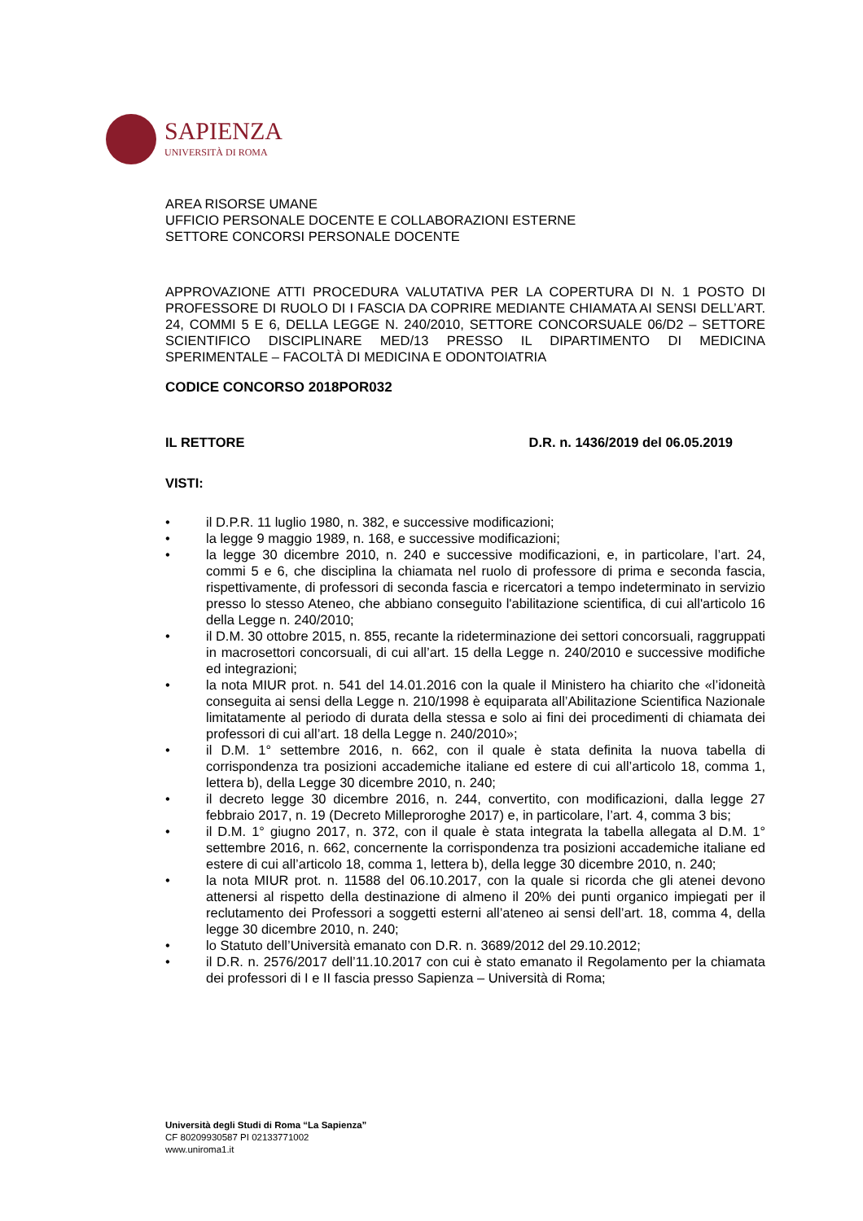SAPIENZA
UNIVERSITÀ DI ROMA
AREA RISORSE UMANE
UFFICIO PERSONALE DOCENTE E COLLABORAZIONI ESTERNE
SETTORE CONCORSI PERSONALE DOCENTE
APPROVAZIONE ATTI PROCEDURA VALUTATIVA PER LA COPERTURA DI N. 1 POSTO DI PROFESSORE DI RUOLO DI I FASCIA DA COPRIRE MEDIANTE CHIAMATA AI SENSI DELL’ART. 24, COMMI 5 E 6, DELLA LEGGE N. 240/2010, SETTORE CONCORSUALE 06/D2 – SETTORE SCIENTIFICO DISCIPLINARE MED/13 PRESSO IL DIPARTIMENTO DI MEDICINA SPERIMENTALE – FACOLTÀ DI MEDICINA E ODONTOIATRIA
CODICE CONCORSO 2018POR032
IL RETTORE D.R. n. 1436/2019 del 06.05.2019
VISTI:
• il D.P.R. 11 luglio 1980, n. 382, e successive modificazioni;
• la legge 9 maggio 1989, n. 168, e successive modificazioni;
• la legge 30 dicembre 2010, n. 240 e successive modificazioni, e, in particolare, l’art. 24, commi 5 e 6, che disciplina la chiamata nel ruolo di professore di prima e seconda fascia, rispettivamente, di professori di seconda fascia e ricercatori a tempo indeterminato in servizio presso lo stesso Ateneo, che abbiano conseguito l'abilitazione scientifica, di cui all'articolo 16 della Legge n. 240/2010;
• il D.M. 30 ottobre 2015, n. 855, recante la rideterminazione dei settori concorsuali, raggruppati in macrosettori concorsuali, di cui all’art. 15 della Legge n. 240/2010 e successive modifiche ed integrazioni;
• la nota MIUR prot. n. 541 del 14.01.2016 con la quale il Ministero ha chiarito che «l’idoneità conseguita ai sensi della Legge n. 210/1998 è equiparata all’Abilitazione Scientifica Nazionale limitatamente al periodo di durata della stessa e solo ai fini dei procedimenti di chiamata dei professori di cui all’art. 18 della Legge n. 240/2010»;
• il D.M. 1° settembre 2016, n. 662, con il quale è stata definita la nuova tabella di corrispondenza tra posizioni accademiche italiane ed estere di cui all’articolo 18, comma 1, lettera b), della Legge 30 dicembre 2010, n. 240;
• il decreto legge 30 dicembre 2016, n. 244, convertito, con modificazioni, dalla legge 27 febbraio 2017, n. 19 (Decreto Milleproroghe 2017) e, in particolare, l’art. 4, comma 3 bis;
• il D.M. 1° giugno 2017, n. 372, con il quale è stata integrata la tabella allegata al D.M. 1° settembre 2016, n. 662, concernente la corrispondenza tra posizioni accademiche italiane ed estere di cui all’articolo 18, comma 1, lettera b), della legge 30 dicembre 2010, n. 240;
• la nota MIUR prot. n. 11588 del 06.10.2017, con la quale si ricorda che gli atenei devono attenersi al rispetto della destinazione di almeno il 20% dei punti organico impiegati per il reclutamento dei Professori a soggetti esterni all’ateneo ai sensi dell’art. 18, comma 4, della legge 30 dicembre 2010, n. 240;
• lo Statuto dell’Università emanato con D.R. n. 3689/2012 del 29.10.2012;
• il D.R. n. 2576/2017 dell’11.10.2017 con cui è stato emanato il Regolamento per la chiamata dei professori di I e II fascia presso Sapienza – Università di Roma;
Università degli Studi di Roma “La Sapienza”
CF 80209930587 PI 02133771002
www.uniroma1.it